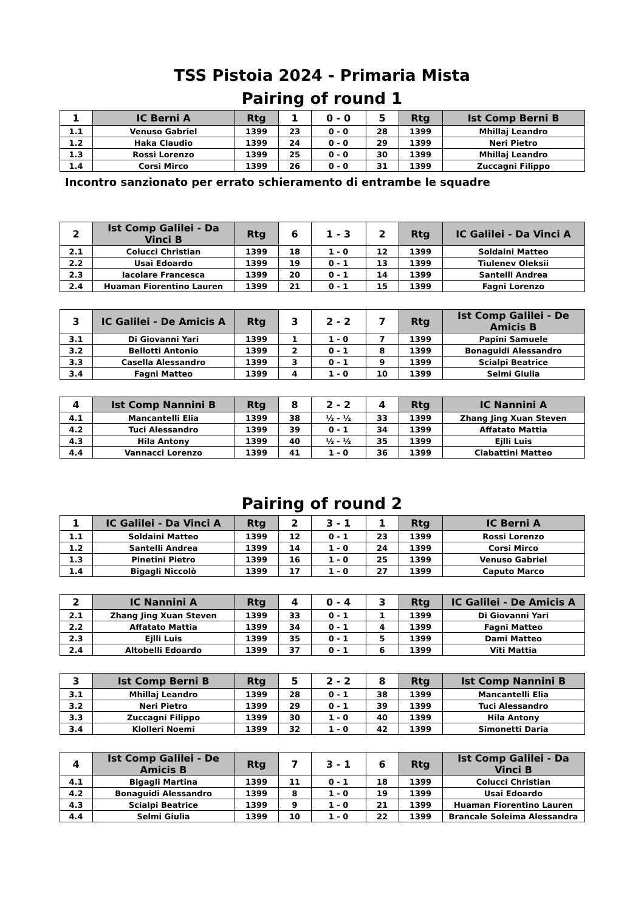TSS Pistoia 2024 - Primaria Mista
Pairing of round 1
| 1 | IC Berni A | Rtg | 1 | 0 - 0 | 5 | Rtg | Ist Comp Berni B |
| --- | --- | --- | --- | --- | --- | --- | --- |
| 1.1 | Venuso Gabriel | 1399 | 23 | 0 - 0 | 28 | 1399 | Mhillaj Leandro |
| 1.2 | Haka Claudio | 1399 | 24 | 0 - 0 | 29 | 1399 | Neri Pietro |
| 1.3 | Rossi Lorenzo | 1399 | 25 | 0 - 0 | 30 | 1399 | Mhillaj Leandro |
| 1.4 | Corsi Mirco | 1399 | 26 | 0 - 0 | 31 | 1399 | Zuccagni Filippo |
Incontro sanzionato per errato schieramento di entrambe le squadre
| 2 | Ist Comp Galilei - Da Vinci B | Rtg | 6 | 1 - 3 | 2 | Rtg | IC Galilei - Da Vinci A |
| --- | --- | --- | --- | --- | --- | --- | --- |
| 2.1 | Colucci Christian | 1399 | 18 | 1 - 0 | 12 | 1399 | Soldaini Matteo |
| 2.2 | Usai Edoardo | 1399 | 19 | 0 - 1 | 13 | 1399 | Tiulenev Oleksii |
| 2.3 | Iacolare Francesca | 1399 | 20 | 0 - 1 | 14 | 1399 | Santelli Andrea |
| 2.4 | Huaman Fiorentino Lauren | 1399 | 21 | 0 - 1 | 15 | 1399 | Fagni Lorenzo |
| 3 | IC Galilei - De Amicis A | Rtg | 3 | 2 - 2 | 7 | Rtg | Ist Comp Galilei - De Amicis B |
| --- | --- | --- | --- | --- | --- | --- | --- |
| 3.1 | Di Giovanni Yari | 1399 | 1 | 1 - 0 | 7 | 1399 | Papini Samuele |
| 3.2 | Bellotti Antonio | 1399 | 2 | 0 - 1 | 8 | 1399 | Bonaguidi Alessandro |
| 3.3 | Casella Alessandro | 1399 | 3 | 0 - 1 | 9 | 1399 | Scialpi Beatrice |
| 3.4 | Fagni Matteo | 1399 | 4 | 1 - 0 | 10 | 1399 | Selmi Giulia |
| 4 | Ist Comp Nannini B | Rtg | 8 | 2 - 2 | 4 | Rtg | IC Nannini A |
| --- | --- | --- | --- | --- | --- | --- | --- |
| 4.1 | Mancantelli Elia | 1399 | 38 | ½ - ½ | 33 | 1399 | Zhang Jing Xuan Steven |
| 4.2 | Tuci Alessandro | 1399 | 39 | 0 - 1 | 34 | 1399 | Affatato Mattia |
| 4.3 | Hila Antony | 1399 | 40 | ½ - ½ | 35 | 1399 | Ejlli Luis |
| 4.4 | Vannacci Lorenzo | 1399 | 41 | 1 - 0 | 36 | 1399 | Ciabattini Matteo |
Pairing of round 2
| 1 | IC Galilei - Da Vinci A | Rtg | 2 | 3 - 1 | 1 | Rtg | IC Berni A |
| --- | --- | --- | --- | --- | --- | --- | --- |
| 1.1 | Soldaini Matteo | 1399 | 12 | 0 - 1 | 23 | 1399 | Rossi Lorenzo |
| 1.2 | Santelli Andrea | 1399 | 14 | 1 - 0 | 24 | 1399 | Corsi Mirco |
| 1.3 | Pinetini Pietro | 1399 | 16 | 1 - 0 | 25 | 1399 | Venuso Gabriel |
| 1.4 | Bigagli Niccolò | 1399 | 17 | 1 - 0 | 27 | 1399 | Caputo Marco |
| 2 | IC Nannini A | Rtg | 4 | 0 - 4 | 3 | Rtg | IC Galilei - De Amicis A |
| --- | --- | --- | --- | --- | --- | --- | --- |
| 2.1 | Zhang Jing Xuan Steven | 1399 | 33 | 0 - 1 | 1 | 1399 | Di Giovanni Yari |
| 2.2 | Affatato Mattia | 1399 | 34 | 0 - 1 | 4 | 1399 | Fagni Matteo |
| 2.3 | Ejlli Luis | 1399 | 35 | 0 - 1 | 5 | 1399 | Dami Matteo |
| 2.4 | Altobelli Edoardo | 1399 | 37 | 0 - 1 | 6 | 1399 | Viti Mattia |
| 3 | Ist Comp Berni B | Rtg | 5 | 2 - 2 | 8 | Rtg | Ist Comp Nannini B |
| --- | --- | --- | --- | --- | --- | --- | --- |
| 3.1 | Mhillaj Leandro | 1399 | 28 | 0 - 1 | 38 | 1399 | Mancantelli Elia |
| 3.2 | Neri Pietro | 1399 | 29 | 0 - 1 | 39 | 1399 | Tuci Alessandro |
| 3.3 | Zuccagni Filippo | 1399 | 30 | 1 - 0 | 40 | 1399 | Hila Antony |
| 3.4 | Klolleri Noemi | 1399 | 32 | 1 - 0 | 42 | 1399 | Simonetti Daria |
| 4 | Ist Comp Galilei - De Amicis B | Rtg | 7 | 3 - 1 | 6 | Rtg | Ist Comp Galilei - Da Vinci B |
| --- | --- | --- | --- | --- | --- | --- | --- |
| 4.1 | Bigagli Martina | 1399 | 11 | 0 - 1 | 18 | 1399 | Colucci Christian |
| 4.2 | Bonaguidi Alessandro | 1399 | 8 | 1 - 0 | 19 | 1399 | Usai Edoardo |
| 4.3 | Scialpi Beatrice | 1399 | 9 | 1 - 0 | 21 | 1399 | Huaman Fiorentino Lauren |
| 4.4 | Selmi Giulia | 1399 | 10 | 1 - 0 | 22 | 1399 | Brancale Soleima Alessandra |